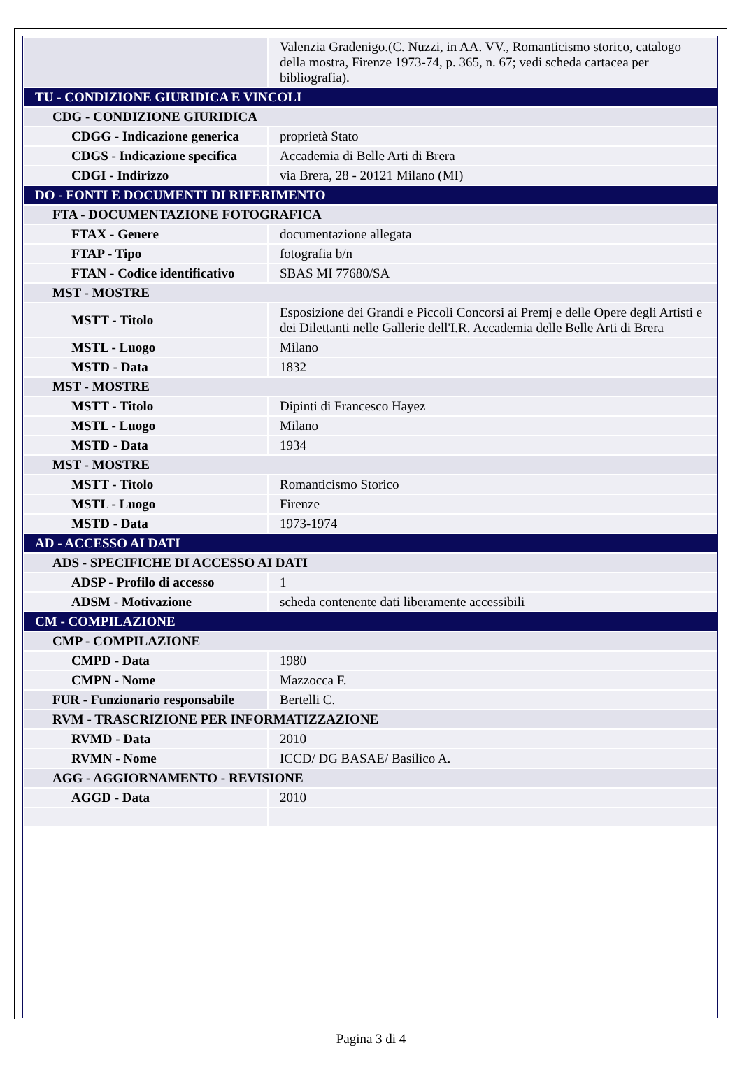| | Valenzia Gradenigo.(C. Nuzzi, in AA. VV., Romanticismo storico, catalogo della mostra, Firenze 1973-74, p. 365, n. 67; vedi scheda cartacea per bibliografia). |
| TU - CONDIZIONE GIURIDICA E VINCOLI | |
| CDG - CONDIZIONE GIURIDICA | |
| CDGG - Indicazione generica | proprietà Stato |
| CDGS - Indicazione specifica | Accademia di Belle Arti di Brera |
| CDGI - Indirizzo | via Brera, 28 - 20121 Milano (MI) |
| DO - FONTI E DOCUMENTI DI RIFERIMENTO | |
| FTA - DOCUMENTAZIONE FOTOGRAFICA | |
| FTAX - Genere | documentazione allegata |
| FTAP - Tipo | fotografia b/n |
| FTAN - Codice identificativo | SBAS MI 77680/SA |
| MST - MOSTRE | |
| MSTT - Titolo | Esposizione dei Grandi e Piccoli Concorsi ai Premj e delle Opere degli Artisti e dei Dilettanti nelle Gallerie dell'I.R. Accademia delle Belle Arti di Brera |
| MSTL - Luogo | Milano |
| MSTD - Data | 1832 |
| MST - MOSTRE | |
| MSTT - Titolo | Dipinti di Francesco Hayez |
| MSTL - Luogo | Milano |
| MSTD - Data | 1934 |
| MST - MOSTRE | |
| MSTT - Titolo | Romanticismo Storico |
| MSTL - Luogo | Firenze |
| MSTD - Data | 1973-1974 |
| AD - ACCESSO AI DATI | |
| ADS - SPECIFICHE DI ACCESSO AI DATI | |
| ADSP - Profilo di accesso | 1 |
| ADSM - Motivazione | scheda contenente dati liberamente accessibili |
| CM - COMPILAZIONE | |
| CMP - COMPILAZIONE | |
| CMPD - Data | 1980 |
| CMPN - Nome | Mazzocca F. |
| FUR - Funzionario responsabile | Bertelli C. |
| RVM - TRASCRIZIONE PER INFORMATIZZAZIONE | |
| RVMD - Data | 2010 |
| RVMN - Nome | ICCD/ DG BASAE/ Basilico A. |
| AGG - AGGIORNAMENTO - REVISIONE | |
| AGGD - Data | 2010 |
Pagina 3 di 4